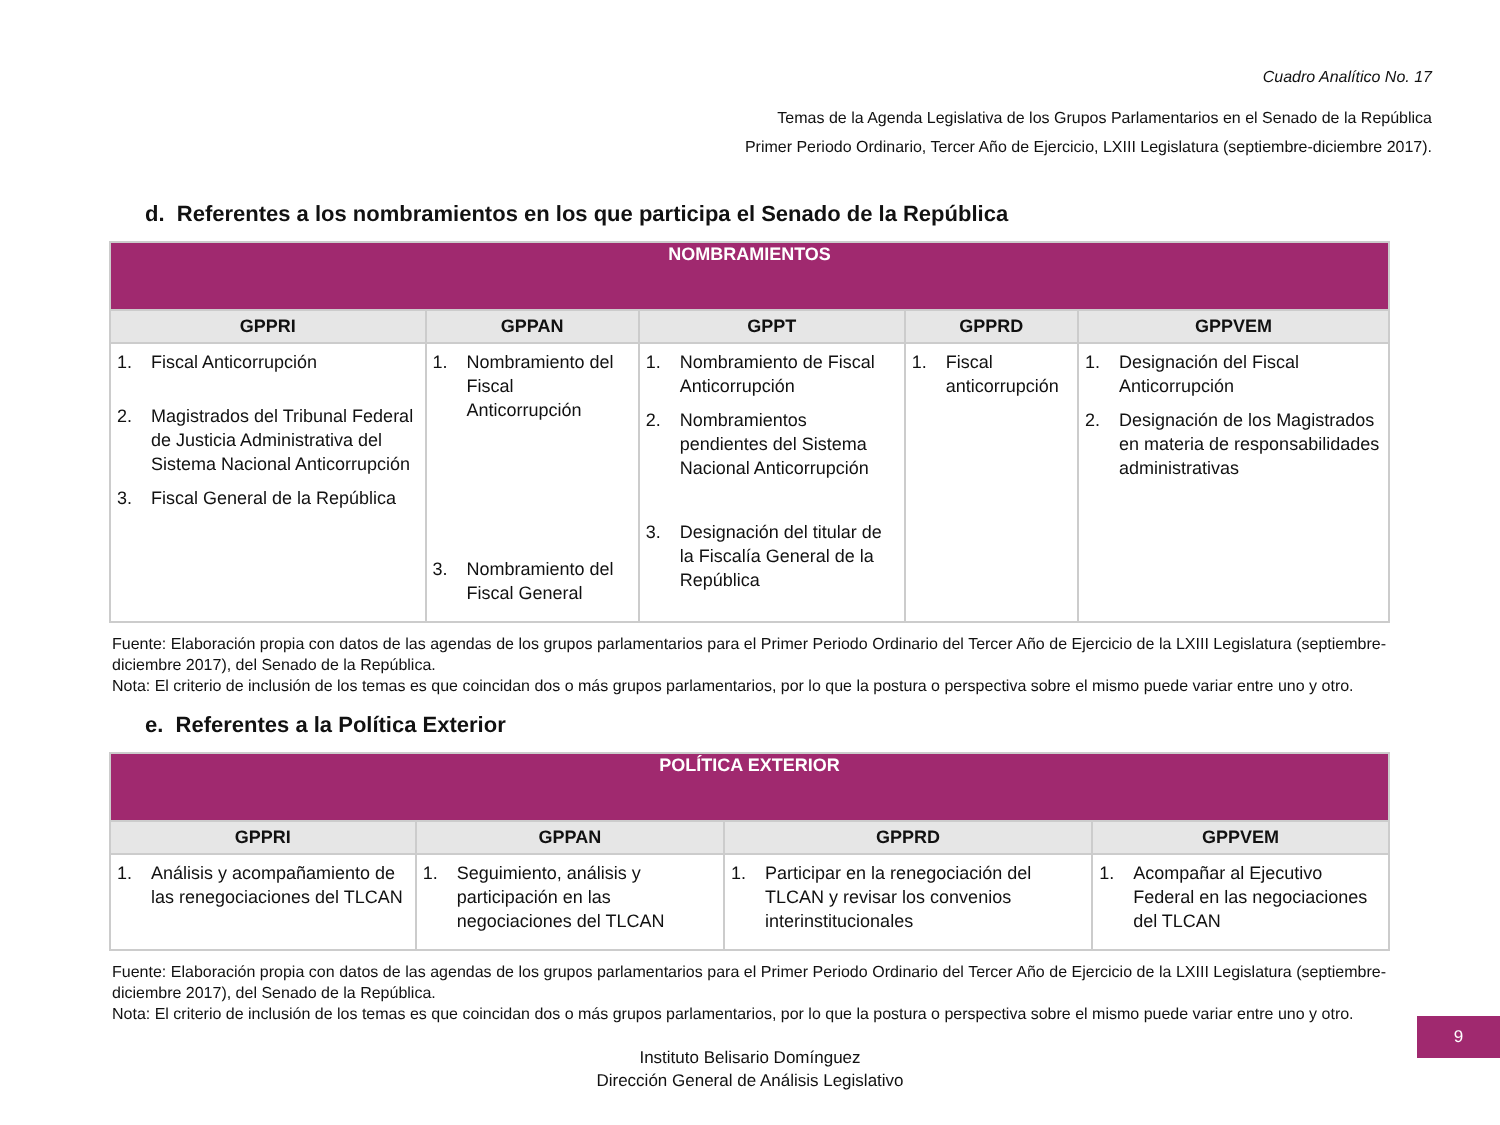Cuadro Analítico No. 17
Temas de la Agenda Legislativa de los Grupos Parlamentarios en el Senado de la República
Primer Periodo Ordinario, Tercer Año de Ejercicio, LXIII Legislatura (septiembre-diciembre 2017).
d. Referentes a los nombramientos en los que participa el Senado de la República
| NOMBRAMIENTOS | | | | |
| --- | --- | --- | --- | --- |
| GPPRI | GPPAN | GPPT | GPPRD | GPPVEM |
| 1. Fiscal Anticorrupción 2. Magistrados del Tribunal Federal de Justicia Administrativa del Sistema Nacional Anticorrupción 3. Fiscal General de la República | 1. Nombramiento del Fiscal Anticorrupción 3. Nombramiento del Fiscal General | 1. Nombramiento de Fiscal Anticorrupción 2. Nombramientos pendientes del Sistema Nacional Anticorrupción 3. Designación del titular de la Fiscalía General de la República | 1. Fiscal anticorrupción | 1. Designación del Fiscal Anticorrupción 2. Designación de los Magistrados en materia de responsabilidades administrativas |
Fuente: Elaboración propia con datos de las agendas de los grupos parlamentarios para el Primer Periodo Ordinario del Tercer Año de Ejercicio de la LXIII Legislatura (septiembre-diciembre 2017), del Senado de la República.
Nota: El criterio de inclusión de los temas es que coincidan dos o más grupos parlamentarios, por lo que la postura o perspectiva sobre el mismo puede variar entre uno y otro.
e. Referentes a la Política Exterior
| POLÍTICA EXTERIOR | | | |
| --- | --- | --- | --- |
| GPPRI | GPPAN | GPPRD | GPPVEM |
| 1. Análisis y acompañamiento de las renegociaciones del TLCAN | 1. Seguimiento, análisis y participación en las negociaciones del TLCAN | 1. Participar en la renegociación del TLCAN y revisar los convenios interinstitucionales | 1. Acompañar al Ejecutivo Federal en las negociaciones del TLCAN |
Fuente: Elaboración propia con datos de las agendas de los grupos parlamentarios para el Primer Periodo Ordinario del Tercer Año de Ejercicio de la LXIII Legislatura (septiembre-diciembre 2017), del Senado de la República.
Nota: El criterio de inclusión de los temas es que coincidan dos o más grupos parlamentarios, por lo que la postura o perspectiva sobre el mismo puede variar entre uno y otro.
Instituto Belisario Domínguez
Dirección General de Análisis Legislativo
9